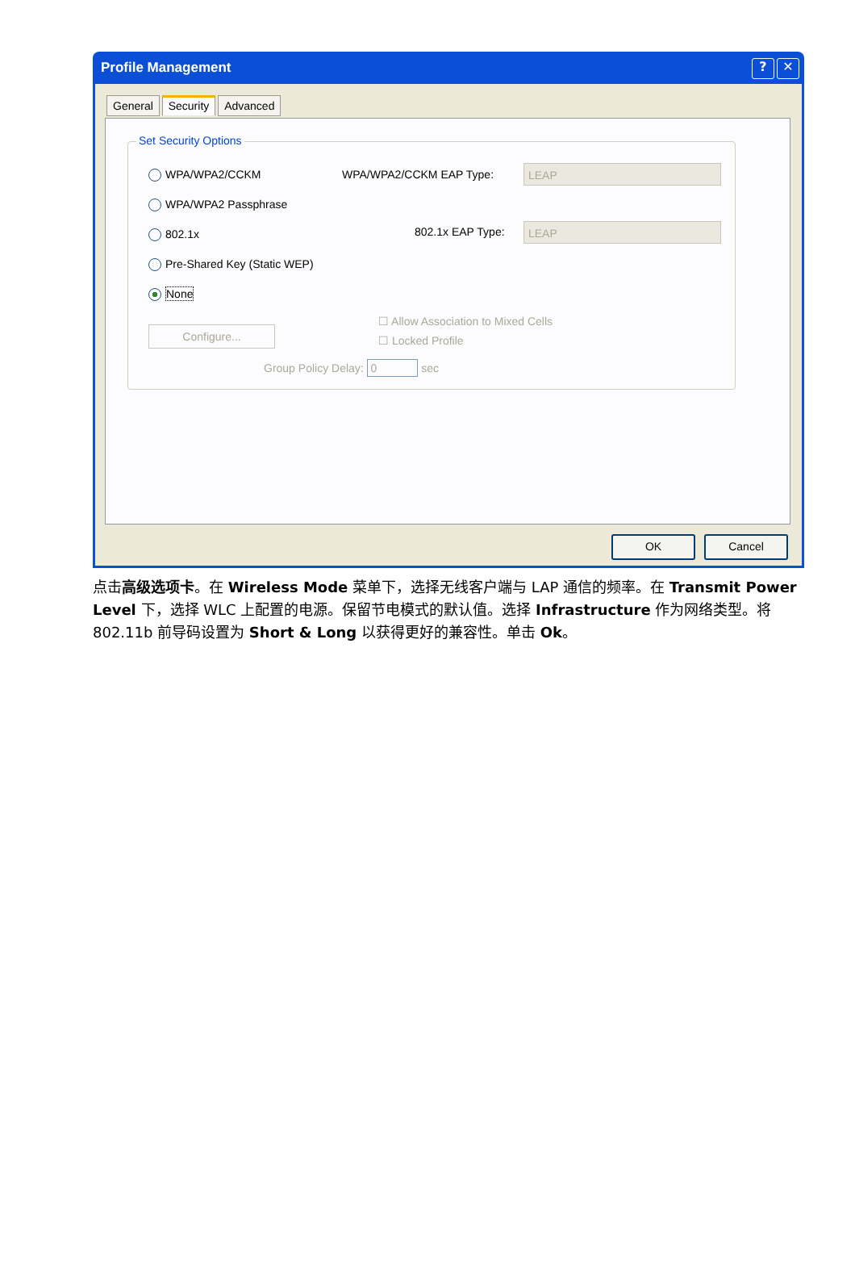Profile Management
? ✕
General Security Advanced
Set Security Options
WPA/WPA2/CCKM WPA/WPA2/CCKM EAP Type: LEAP
WPA/WPA2 Passphrase
802.1x 802.1x EAP Type: LEAP
Pre-Shared Key (Static WEP)
None
Configure...
☐ Allow Association to Mixed Cells
☐ Locked Profile
Group Policy Delay: 0 sec
OK Cancel
点击高级选项卡。在 Wireless Mode 菜单下，选择无线客户端与 LAP 通信的频率。在 Transmit Power Level 下，选择 WLC 上配置的电源。保留节电模式的默认值。选择 Infrastructure 作为网络类型。将 802.11b 前导码设置为 Short & Long 以获得更好的兼容性。单击 Ok。